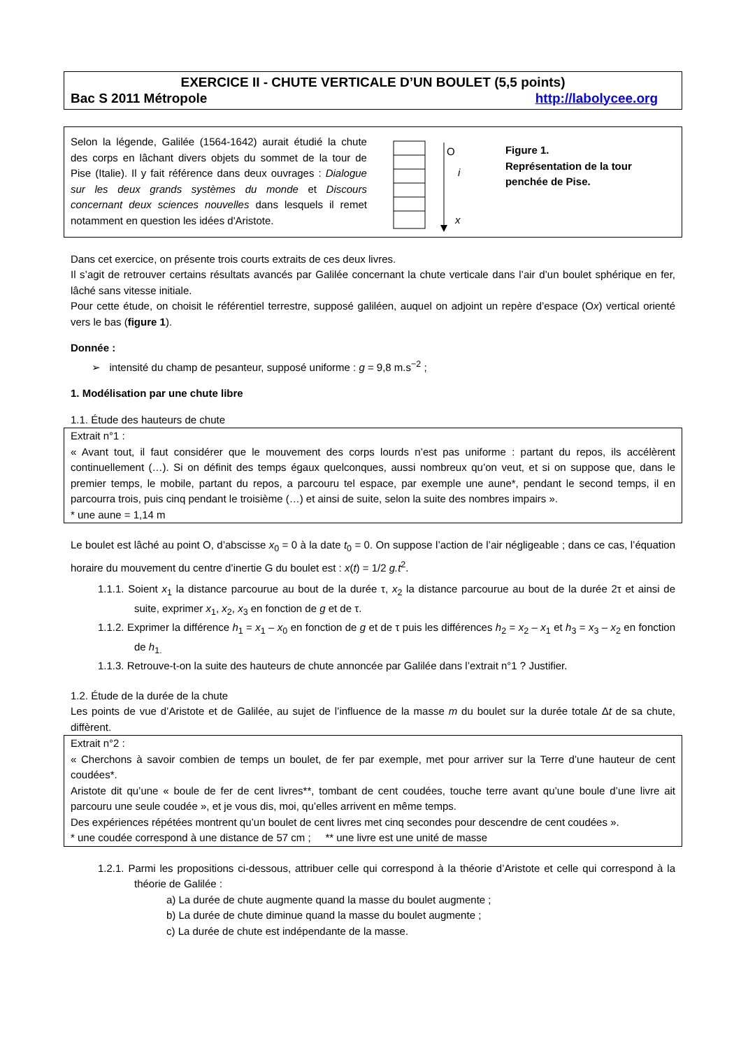EXERCICE II - CHUTE VERTICALE D’UN BOULET (5,5 points)
Bac S 2011 Métropole http://labolycee.org
Selon la légende, Galilée (1564-1642) aurait étudié la chute des corps en lâchant divers objets du sommet de la tour de Pise (Italie). Il y fait référence dans deux ouvrages : Dialogue sur les deux grands systèmes du monde et Discours concernant deux sciences nouvelles dans lesquels il remet notamment en question les idées d'Aristote.
O
i
x
Figure 1.
Représentation de la tour penchée de Pise.
Dans cet exercice, on présente trois courts extraits de ces deux livres.
Il s’agit de retrouver certains résultats avancés par Galilée concernant la chute verticale dans l’air d’un boulet sphérique en fer, lâché sans vitesse initiale.
Pour cette étude, on choisit le référentiel terrestre, supposé galiléen, auquel on adjoint un repère d’espace (Ox) vertical orienté vers le bas (figure 1).
Donnée :
➢ intensité du champ de pesanteur, supposé uniforme : g = 9,8 m.s<sup>−2</sup> ;
1. Modélisation par une chute libre
1.1. Étude des hauteurs de chute
Extrait n°1 :
« Avant tout, il faut considérer que le mouvement des corps lourds n’est pas uniforme : partant du repos, ils accélèrent continuellement (…). Si on définit des temps égaux quelconques, aussi nombreux qu’on veut, et si on suppose que, dans le premier temps, le mobile, partant du repos, a parcouru tel espace, par exemple une aune*, pendant le second temps, il en parcourra trois, puis cinq pendant le troisième (…) et ainsi de suite, selon la suite des nombres impairs ».
* une aune = 1,14 m
Le boulet est lâché au point O, d’abscisse x<sub>0</sub> = 0 à la date t<sub>0</sub> = 0. On suppose l’action de l’air négligeable ; dans ce cas, l’équation horaire du mouvement du centre d’inertie G du boulet est : x(t) = 1/2 g.t<sup>2</sup>.
1.1.1. Soient x<sub>1</sub> la distance parcourue au bout de la durée τ, x<sub>2</sub> la distance parcourue au bout de la durée 2τ et ainsi de suite, exprimer x<sub>1</sub>, x<sub>2</sub>, x<sub>3</sub> en fonction de g et de τ.
1.1.2. Exprimer la différence h<sub>1</sub> = x<sub>1</sub> – x<sub>0</sub> en fonction de g et de τ puis les différences h<sub>2</sub> = x<sub>2</sub> – x<sub>1</sub> et h<sub>3</sub> = x<sub>3</sub> – x<sub>2</sub> en fonction de h<sub>1.</sub>
1.1.3. Retrouve-t-on la suite des hauteurs de chute annoncée par Galilée dans l’extrait n°1 ? Justifier.
1.2. Étude de la durée de la chute
Les points de vue d’Aristote et de Galilée, au sujet de l’influence de la masse m du boulet sur la durée totale Δt de sa chute, diffèrent.
Extrait n°2 :
« Cherchons à savoir combien de temps un boulet, de fer par exemple, met pour arriver sur la Terre d’une hauteur de cent coudées*.
Aristote dit qu’une « boule de fer de cent livres**, tombant de cent coudées, touche terre avant qu’une boule d’une livre ait parcouru une seule coudée », et je vous dis, moi, qu’elles arrivent en même temps.
Des expériences répétées montrent qu’un boulet de cent livres met cinq secondes pour descendre de cent coudées ».
* une coudée correspond à une distance de 57 cm ; ** une livre est une unité de masse
1.2.1. Parmi les propositions ci-dessous, attribuer celle qui correspond à la théorie d’Aristote et celle qui correspond à la théorie de Galilée :
a) La durée de chute augmente quand la masse du boulet augmente ;
b) La durée de chute diminue quand la masse du boulet augmente ;
c) La durée de chute est indépendante de la masse.